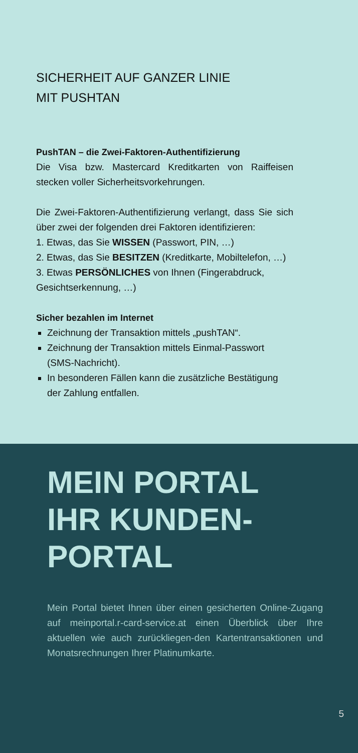SICHERHEIT AUF GANZER LINIE
MIT PUSHTAN
PushTAN – die Zwei-Faktoren-Authentifizierung
Die Visa bzw. Mastercard Kreditkarten von Raiffeisen stecken voller Sicherheitsvorkehrungen.
Die Zwei-Faktoren-Authentifizierung verlangt, dass Sie sich über zwei der folgenden drei Faktoren identifizieren:
1. Etwas, das Sie WISSEN (Passwort, PIN, …)
2. Etwas, das Sie BESITZEN (Kreditkarte, Mobiltelefon, …)
3. Etwas PERSÖNLICHES von Ihnen (Fingerabdruck, Gesichtserkennung, …)
Sicher bezahlen im Internet
Zeichnung der Transaktion mittels „pushTAN“.
Zeichnung der Transaktion mittels Einmal-Passwort (SMS-Nachricht).
In besonderen Fällen kann die zusätzliche Bestätigung der Zahlung entfallen.
MEIN PORTAL
IHR KUNDEN-
PORTAL
Mein Portal bietet Ihnen über einen gesicherten Online-Zugang auf meinportal.r-card-service.at einen Überblick über Ihre aktuellen wie auch zurückliegen-den Kartentransaktionen und Monatsrechnungen Ihrer Platinumkarte.
5